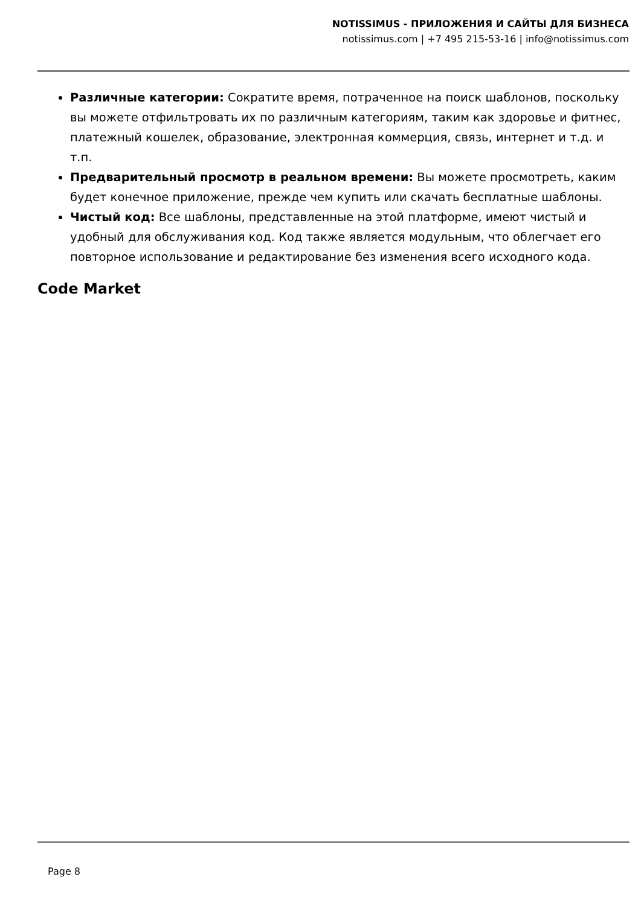NOTISSIMUS - ПРИЛОЖЕНИЯ И САЙТЫ ДЛЯ БИЗНЕСА
notissimus.com | +7 495 215-53-16 | info@notissimus.com
Различные категории: Сократите время, потраченное на поиск шаблонов, поскольку вы можете отфильтровать их по различным категориям, таким как здоровье и фитнес, платежный кошелек, образование, электронная коммерция, связь, интернет и т.д. и т.п.
Предварительный просмотр в реальном времени: Вы можете просмотреть, каким будет конечное приложение, прежде чем купить или скачать бесплатные шаблоны.
Чистый код: Все шаблоны, представленные на этой платформе, имеют чистый и удобный для обслуживания код. Код также является модульным, что облегчает его повторное использование и редактирование без изменения всего исходного кода.
Code Market
Page 8